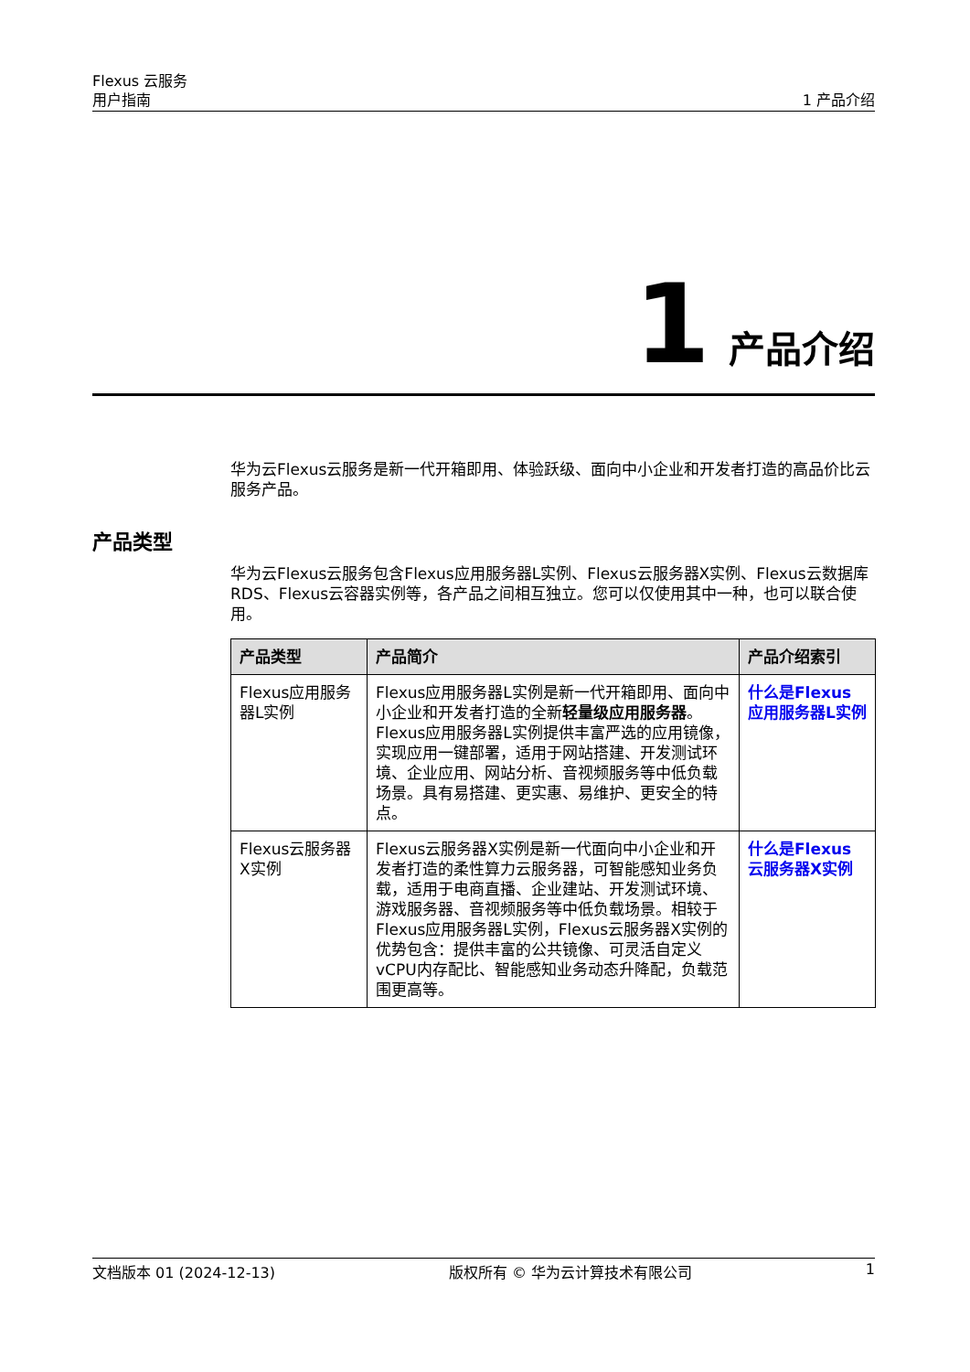Flexus 云服务
用户指南
1 产品介绍
1 产品介绍
华为云Flexus云服务是新一代开箱即用、体验跃级、面向中小企业和开发者打造的高品价比云服务产品。
产品类型
华为云Flexus云服务包含Flexus应用服务器L实例、Flexus云服务器X实例、Flexus云数据库RDS、Flexus云容器实例等，各产品之间相互独立。您可以仅使用其中一种，也可以联合使用。
| 产品类型 | 产品简介 | 产品介绍索引 |
| --- | --- | --- |
| Flexus应用服务器L实例 | Flexus应用服务器L实例是新一代开箱即用、面向中小企业和开发者打造的全新 轻量级应用服务器 。Flexus应用服务器L实例提供丰富严选的应用镜像，实现应用一键部署，适用于网站搭建、开发测试环境、企业应用、网站分析、音视频服务等中低负载场景。具有易搭建、更实惠、易维护、更安全的特点。 | 什么是Flexus应用服务器L实例 |
| Flexus云服务器X实例 | Flexus云服务器X实例是新一代面向中小企业和开发者打造的柔性算力云服务器，可智能感知业务负载，适用于电商直播、企业建站、开发测试环境、游戏服务器、音视频服务等中低负载场景。相较于Flexus应用服务器L实例，Flexus云服务器X实例的优势包含：提供丰富的公共镜像、可灵活自定义vCPU内存配比、智能感知业务动态升降配，负载范围更高等。 | 什么是Flexus云服务器X实例 |
文档版本 01 (2024-12-13) 版权所有 © 华为云计算技术有限公司 1